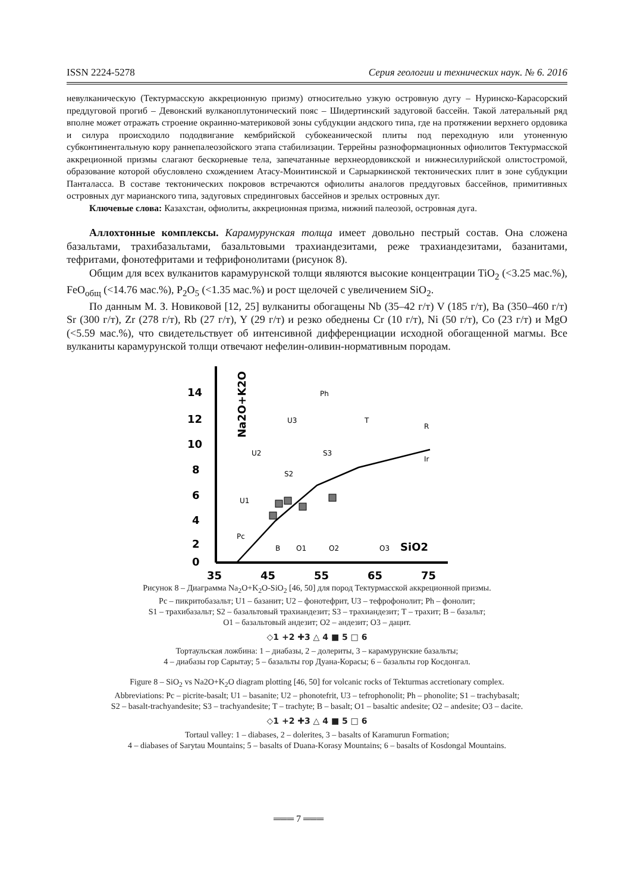ISSN 2224-5278 Серия геологии и технических наук. № 6. 2016
невулканическую (Тектурмасскую аккреционную призму) относительно узкую островную дугу – Нуринско-Карасорский преддуговой прогиб – Девонский вулканоплутонический пояс – Шидертинский задуговой бассейн. Такой латеральный ряд вполне может отражать строение окраинно-материковой зоны субдукции андского типа, где на протяжении верхнего ордовика и силура происходило пододвигание кембрийской субокеанической плиты под переходную или утоненную субконтинентальную кору раннепалеозойского этапа стабилизации. Террейны разноформационных офиолитов Тектурмасской аккреционной призмы слагают бескорневые тела, запечатанные верхнеордовикской и нижнесилурийской олистостромой, образование которой обусловлено схождением Атасу-Моинтинской и Сарыаркинской тектонических плит в зоне субдукции Панталасса. В составе тектонических покровов встречаются офиолиты аналогов преддуговых бассейнов, примитивных островных дуг марианского типа, задуговых спрединговых бассейнов и зрелых островных дуг.
Ключевые слова: Казахстан, офиолиты, аккреционная призма, нижний палеозой, островная дуга.
Аллохтонные комплексы. Карамурунская толща имеет довольно пестрый состав. Она сложена базальтами, трахибазальтами, базальтовыми трахиандезитами, реже трахиандезитами, базанитами, тефритами, фонотефритами и тефрифонолитами (рисунок 8).
Общим для всех вулканитов карамурунской толщи являются высокие концентрации TiO<sub>2</sub> (<3.25 мас.%), FeO<sub>общ</sub> (<14.76 мас.%), P<sub>2</sub>O<sub>5</sub> (<1.35 мас.%) и рост щелочей с увеличением SiO<sub>2</sub>.
По данным М. З. Новиковой [12, 25] вулканиты обогащены Nb (35–42 г/т) V (185 г/т), Ba (350–460 г/т) Sr (300 г/т), Zr (278 г/т), Rb (27 г/т), Y (29 г/т) и резко обеднены Cr (10 г/т), Ni (50 г/т), Co (23 г/т) и MgO (<5.59 мас.%), что свидетельствует об интенсивной дифференциации исходной обогащенной магмы. Все вулканиты карамурунской толщи отвечают нефелин-оливин-нормативным породам.
14
12
10
8
6
4
2
0
35
45
55
65
75
SiO2
Na2O+K2O
Ph
U3
T
R
U2
S3
Ir
S2
U1
Pc
B
O1
O2
O3
Рисунок 8 – Диаграмма Na<sub>2</sub>O+K<sub>2</sub>O-SiO<sub>2</sub> [46, 50] для пород Тектурмасской аккреционной призмы.
Pc – пикритобазальт; U1 – базанит; U2 – фонотефрит, U3 – тефрофонолит; Ph – фонолит;
S1 – трахибазальт; S2 – базальтовый трахиандезит; S3 – трахиандезит; T – трахит; B – базальт;
O1 – базальтовый андезит; O2 – андезит; O3 – дацит.
◇1 +2 ✚3 △ 4 ■ 5 □ 6
Тортаульская ложбина: 1 – диабазы, 2 – долериты, 3 – карамурунские базальты;
4 – диабазы гор Сарытау; 5 – базальты гор Дуана-Корасы; 6 – базальты гор Косдонгал.
Figure 8 – SiO<sub>2</sub> vs Na2O+K<sub>2</sub>O diagram plotting [46, 50] for volcanic rocks of Tekturmas accretionary complex.
Abbreviations: Pc – picrite-basalt; U1 – basanite; U2 – phonotefrit, U3 – tefrophonolit; Ph – phonolite; S1 – trachybasalt;
S2 – basalt-trachyandesite; S3 – trachyandesite; T – trachyte; B – basalt; O1 – basaltic andesite; O2 – andesite; O3 – dacite.
◇1 +2 ✚3 △ 4 ■ 5 □ 6
Tortaul valley: 1 – diabases, 2 – dolerites, 3 – basalts of Karamurun Formation;
4 – diabases of Sarytau Mountains; 5 – basalts of Duana-Korasy Mountains; 6 – basalts of Kosdongal Mountains.
═══ 7 ═══